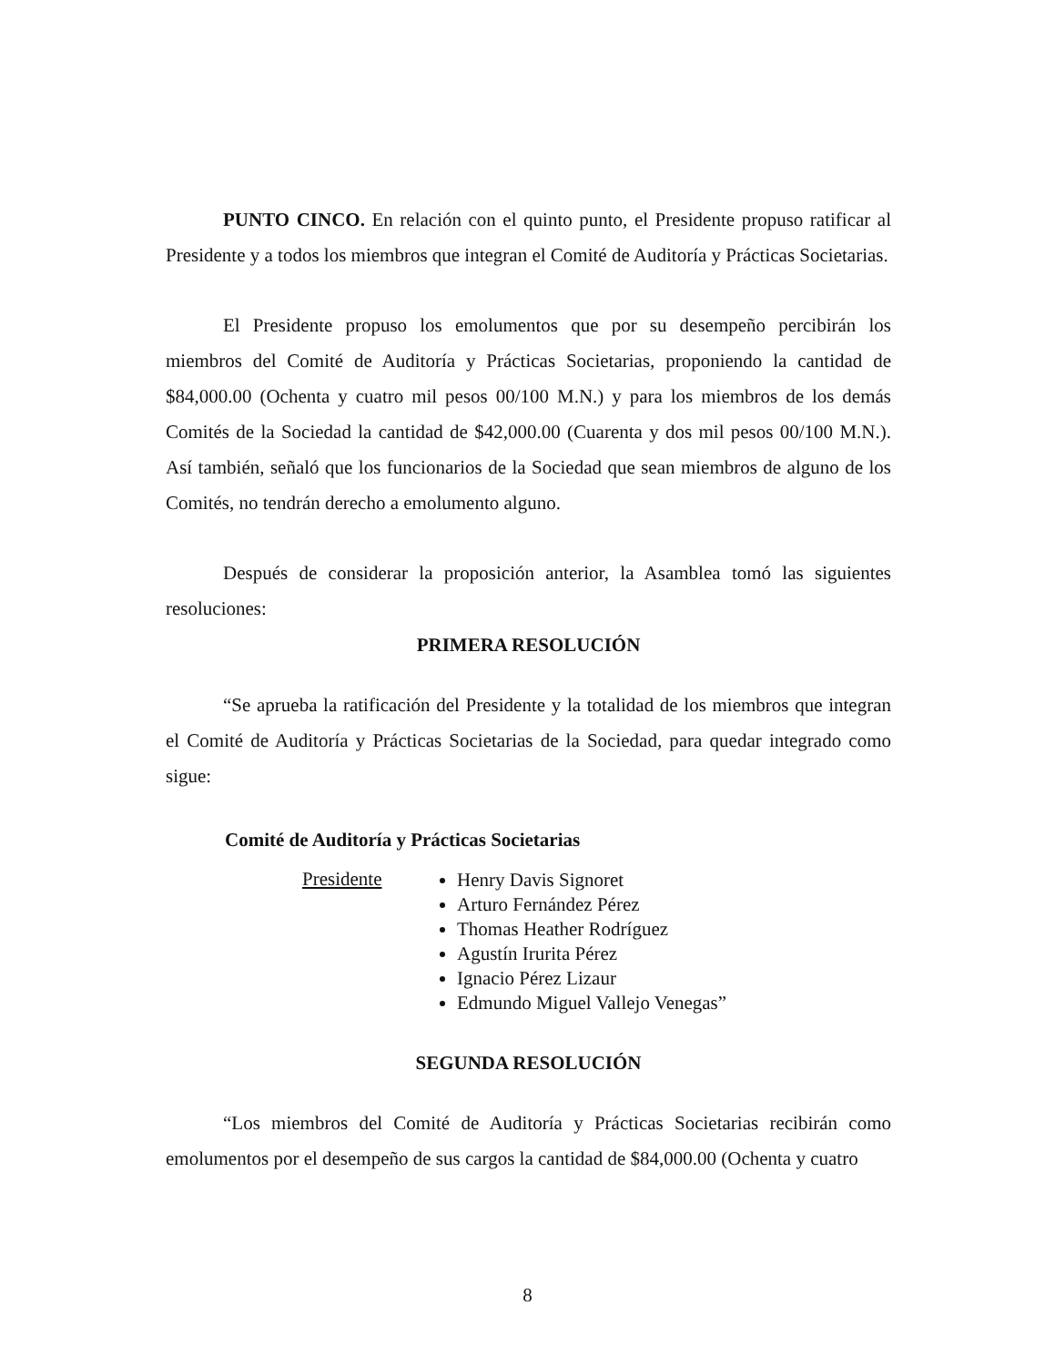PUNTO CINCO. En relación con el quinto punto, el Presidente propuso ratificar al Presidente y a todos los miembros que integran el Comité de Auditoría y Prácticas Societarias.
El Presidente propuso los emolumentos que por su desempeño percibirán los miembros del Comité de Auditoría y Prácticas Societarias, proponiendo la cantidad de $84,000.00 (Ochenta y cuatro mil pesos 00/100 M.N.) y para los miembros de los demás Comités de la Sociedad la cantidad de $42,000.00 (Cuarenta y dos mil pesos 00/100 M.N.). Así también, señaló que los funcionarios de la Sociedad que sean miembros de alguno de los Comités, no tendrán derecho a emolumento alguno.
Después de considerar la proposición anterior, la Asamblea tomó las siguientes resoluciones:
PRIMERA RESOLUCIÓN
“Se aprueba la ratificación del Presidente y la totalidad de los miembros que integran el Comité de Auditoría y Prácticas Societarias de la Sociedad, para quedar integrado como sigue:
Comité de Auditoría y Prácticas Societarias
Presidente
Henry Davis Signoret
Arturo Fernández Pérez
Thomas Heather Rodríguez
Agustín Irurita Pérez
Ignacio Pérez Lizaur
Edmundo Miguel Vallejo Venegas”
SEGUNDA RESOLUCIÓN
“Los miembros del Comité de Auditoría y Prácticas Societarias recibirán como emolumentos por el desempeño de sus cargos la cantidad de $84,000.00 (Ochenta y cuatro
8